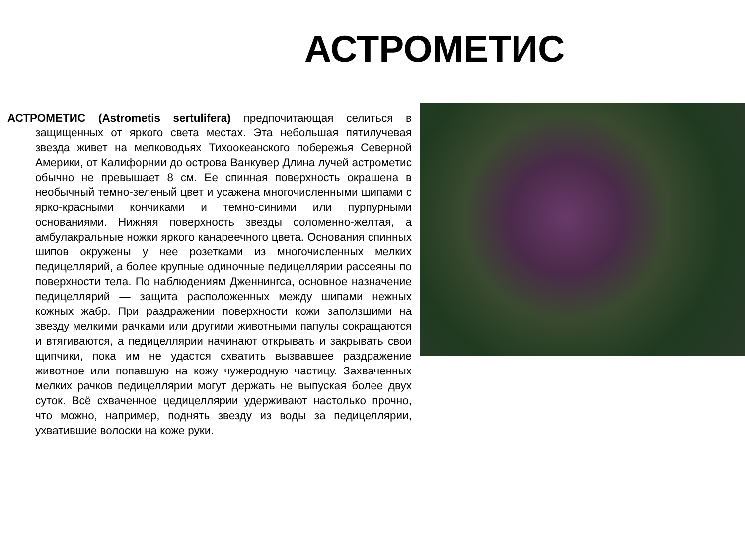АСТРОМЕТИС
АСТРОМЕТИС (Astrometis sertulifera) предпочитающая селиться в защищенных от яркого света местах. Эта небольшая пятилучевая звезда живет на мелководьях Тихоокеанского побережья Северной Америки, от Калифорнии до острова Ванкувер Длина лучей астрометис обычно не превышает 8 см. Ее спинная поверхность окрашена в необычный темно-зеленый цвет и усажена многочисленными шипами с ярко-красными кончиками и темно-синими или пурпурными основаниями. Нижняя поверхность звезды соломенно-желтая, а амбулакральные ножки яркого канареечного цвета. Основания спинных шипов окружены у нее розетками из многочисленных мелких педицеллярий, а более крупные одиночные педицеллярии рассеяны по поверхности тела. По наблюдениям Дженнингса, основное назначение педицеллярий — защита расположенных между шипами нежных кожных жабр. При раздражении поверхности кожи заползшими на звезду мелкими рачками или другими животными папулы сокращаются и втягиваются, а педицеллярии начинают открывать и закрывать свои щипчики, пока им не удастся схватить вызвавшее раздражение животное или попавшую на кожу чужеродную частицу. Захваченных мелких рачков педицеллярии могут держать не выпуская более двух суток. Всё схваченное цедицеллярии удерживают настолько прочно, что можно, например, поднять звезду из воды за педицеллярии, ухватившие волоски на коже руки.